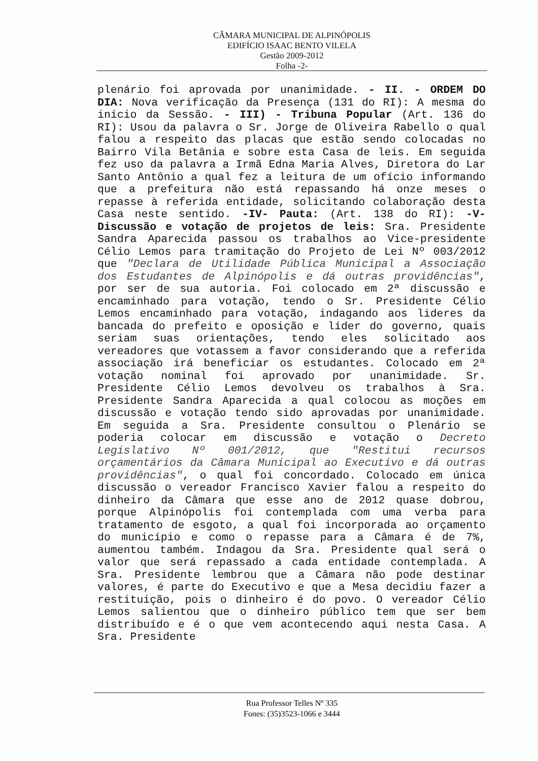CÂMARA MUNICIPAL DE ALPINÓPOLIS
EDIFÍCIO ISAAC BENTO VILELA
Gestão 2009-2012
Folha -2-
plenário foi aprovada por unanimidade. - II. - ORDEM DO DIA: Nova verificação da Presença (131 do RI): A mesma do início da Sessão. - III) - Tribuna Popular (Art. 136 do RI): Usou da palavra o Sr. Jorge de Oliveira Rabello o qual falou a respeito das placas que estão sendo colocadas no Bairro Vila Betânia e sobre esta Casa de leis. Em seguida fez uso da palavra a Irmã Edna Maria Alves, Diretora do Lar Santo Antônio a qual fez a leitura de um ofício informando que a prefeitura não está repassando há onze meses o repasse à referida entidade, solicitando colaboração desta Casa neste sentido. -IV- Pauta: (Art. 138 do RI): -V- Discussão e votação de projetos de leis: Sra. Presidente Sandra Aparecida passou os trabalhos ao Vice-presidente Célio Lemos para tramitação do Projeto de Lei Nº 003/2012 que "Declara de Utilidade Pública Municipal a Associação dos Estudantes de Alpinópolis e dá outras providências", por ser de sua autoria. Foi colocado em 2ª discussão e encaminhado para votação, tendo o Sr. Presidente Célio Lemos encaminhado para votação, indagando aos lideres da bancada do prefeito e oposição e líder do governo, quais seriam suas orientações, tendo eles solicitado aos vereadores que votassem a favor considerando que a referida associação irá beneficiar os estudantes. Colocado em 2ª votação nominal foi aprovado por unanimidade. Sr. Presidente Célio Lemos devolveu os trabalhos à Sra. Presidente Sandra Aparecida a qual colocou as moções em discussão e votação tendo sido aprovadas por unanimidade. Em seguida a Sra. Presidente consultou o Plenário se poderia colocar em discussão e votação o Decreto Legislativo Nº 001/2012, que "Restitui recursos orçamentários da Câmara Municipal ao Executivo e dá outras providências", o qual foi concordado. Colocado em única discussão o vereador Francisco Xavier falou a respeito do dinheiro da Câmara que esse ano de 2012 quase dobrou, porque Alpinópolis foi contemplada com uma verba para tratamento de esgoto, a qual foi incorporada ao orçamento do município e como o repasse para a Câmara é de 7%, aumentou também. Indagou da Sra. Presidente qual será o valor que será repassado a cada entidade contemplada. A Sra. Presidente lembrou que a Câmara não pode destinar valores, é parte do Executivo e que a Mesa decidiu fazer a restituição, pois o dinheiro é do povo. O vereador Célio Lemos salientou que o dinheiro público tem que ser bem distribuído e é o que vem acontecendo aqui nesta Casa. A Sra. Presidente
Rua Professor Telles Nº 335
Fones: (35)3523-1066 e 3444